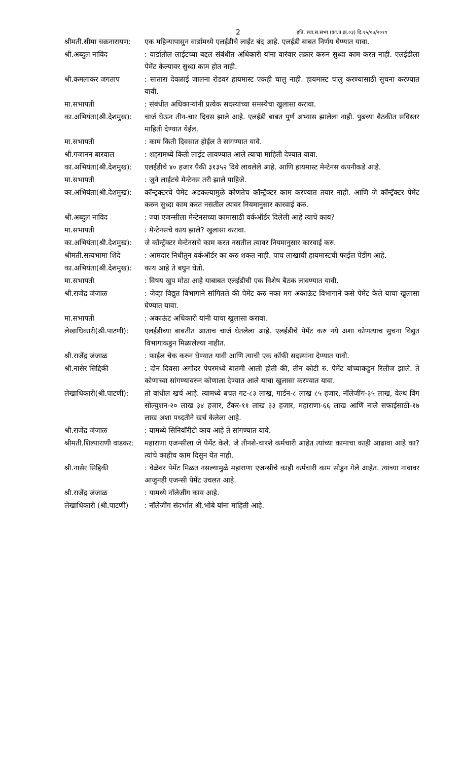2 इति. स्था.स.सभा (का.प.क्र.०३) दि.१५/०७/२०१९
श्रीमती.सीमा चक्रनारायण: एक महिन्यापासुन वार्डामध्ये एलईडीचे लाईट बंद आहे. एलईडी बाबत निर्णय घेण्यात यावा.
श्री.अब्दुल नाविद : वार्डातील लाईटच्या बद्दल संबंधीत अधिकारी यांना वारंवार तक्रार करुन सुध्दा काम करत नाही. एलईडीला पेमेंट केल्यावर सुध्दा काम होत नाही.
श्री.कमलाकर जगताप : सातारा देवळाई जालना रोडवर हायमास्ट एकही चालु नाही. हायमास्ट चालु करण्यासाठी सुचना करण्यात यावी.
मा.सभापती : संबंधीत अधिकाऱ्यांनी प्रत्येक सदस्यांच्या समस्येचा खुलासा करावा.
का.अभियंता(श्री.देशमुख): चार्ज घेऊन तीन-चार दिवस झाले आहे. एलईडी बाबत पुर्ण अभ्यास झालेला नाही. पुढच्या बैठकीत सविस्तर माहिती देण्यात येईल.
मा.सभापती : काम किती दिवसात होईल ते सांगण्यात यावे.
श्री.गजानन बारवाल : शहरामध्ये किती लाईट लावण्यात आले त्याचा माहिती देण्यात यावा.
का.अभियंता(श्री.देशमुख): एलईडीचे ४० हजार पैकी ३१३५२ दिवे लावलेले आहे. आणि हायमास्ट मेन्टेनस कंपनीकडे आहे.
मा.सभापती : जुने लाईटचे मेन्टेनस तरी झाले पाहिजे.
का.अभियंता(श्री.देशमुख): कॉन्ट्रक्टरचे पेमेंट अडकल्यामुळे कोणतेच कॉन्ट्रॅक्टर काम करण्यात तयार नाही. आणि जे कॉन्ट्रॅक्टर पेमेंट करुन सुध्दा काम करत नसतील त्यावर नियमानुसार कारवाई करु.
श्री.अब्दुल नाविद : ज्या एजन्सीला मेन्टेनसच्या कामासाठी वर्कऑर्डर दिलेली आहे त्याचे काय?
मा.सभापती : मेन्टेनसचे काय झाले? खुलासा करावा.
का.अभियंता(श्री.देशमुख): जे कॉन्ट्रॅक्टर मेन्टेनसचे काम करत नसतील त्यावर नियमानुसार कारवाई करु.
श्रीमती.सत्यभामा शिंदे : आमदार निधीतुन वर्कऑर्डर का करु शकत नाही. पाच लाखाची हायमास्टची फाईल पेंडींग आहे.
का.अभियंता(श्री.देशमुख): काय आहे ते बघुन घेतो.
मा.सभापती : विषय खुप मोठा आहे याबाबत एलईडीची एक विशेष बैठक लावण्यात यावी.
श्री.राजेंद्र जंजाळ : जेव्हा विद्युत विभागाने सांगितले की पेमेंट करु नका मग अकाऊंट विभागाने कसे पेमेंट केले याचा खुलासा घेण्यात यावा.
मा.सभापती : अकाऊंट अधिकारी यांनी याचा खुलासा करावा.
लेखाधिकारी(श्री.पाटणी): एलईडीच्या बाबतीत आताच चार्ज घेतलेला आहे. एलईडीचे पेमेंट करु नये अशा कोणत्याच सुचना विद्युत विभागाकडुन मिळालेल्या नाहीत.
श्री.राजेंद्र जंजाळ : फाईल चेक करुन घेण्यात यावी आणि त्याची एक कॉफी सदस्यांना देण्यात यावी.
श्री.नासेर सिद्दिकी : दोन दिवसा अगोदर पेपरमध्ये बातमी आली होती की, तीन कोटी रु. पेमेंट यांच्याकडुन रिलीज झाले. ते कोणाच्या सांगण्यावरुन कोणाला देण्यात आले याचा खुलासा करण्यात यावा.
लेखाधिकारी(श्री.पाटणी): तो बांधील खर्च आहे. त्यामध्ये बचत गट-८३ लाख, गार्डन-८ लाख ८५ हजार, नॉलेजींग-३५ लाख, वेल्थ विंग सोल्युशन-२० लाख ३४ हजार, टँकर-११ लाख ३३ हजार, महाराणा-६६ लाख आणि नाले सफाईसाठी-१७ लाख अशा पध्दतीने खर्च केलेला आहे.
श्री.राजेंद्र जंजाळ : यामध्ये सिनियॉरीटी काय आहे ते सांगण्यात यावे.
श्रीमती.शिल्पाराणी वाडकर: महाराणा एजन्सीला जे पेमेंट केले. जे तीनशे-चारशे कर्मचारी आहेत त्यांच्या कामाचा काही आढावा आहे का? त्यांचे काहीच काम दिसुन येत नाही.
श्री.नासेर सिद्दिकी : वेळेवर पेमेंट मिळत नसल्यामुळे महाराणा एजन्सीचे काही कर्मचारी काम सोडुन गेले आहेत. त्यांच्या नावावर आजुनही एजन्सी पेमेंट उचलत आहे.
श्री.राजेंद्र जंजाळ : यामध्ये नॉलेजींग काय आहे.
लेखाधिकारी (श्री.पाटणी) : नॉलेजींग संदर्भात श्री.भोंबे यांना माहिती आहे.